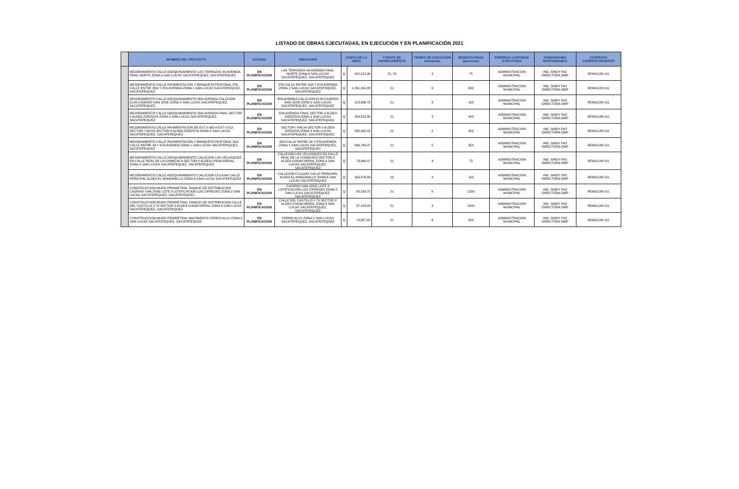LISTADO DE OBRAS EJECUTADAS, EN EJECUCIÓN Y EN PLANIFICACIÓN 2021
| | NOMBRE DEL PROYECTO | ESTADO | UBICACIÓN | COSTO DE LA OBRA | | FUENTE DE FINANCIAMIENTO | TIEMPO DE EJECUCIÓN (semanas) | BENEFICIARIOS (personas) | EMPRESA O ENTIDAD EJECUTORA | FUNCIONARIO RESPONSABLE | CONTRATO CORRESPONDIENTE |
| --- | --- | --- | --- | --- | --- | --- | --- | --- | --- | --- | --- |
| | MEJORAMIENTO CALLE ADOQUINAMIENTO LAS TERRAZAS 4A AVENIDA FINAL NORTE ZONA 6 SAN LUCAS SACATEPEQUEZ, SACATEPEQUEZ | EN PLANIFICACION | LAS TERRAZAS 4A AVENIDA FINAL NORTE ZONA 6 SAN LUCAS SACATEPEQUEZ, SACATEPEQUEZ | Q | 242,212.98 | 21, 29 | 4 | 75 | ADMINISTRACION MUNICIPAL | ING. SINDY PAZ DIRECTORA DMP | RENGLON 011 |
| | MEJORAMIENTO CALLE PAVIMENTACION Y BANQUETA PEATONAL 5TA CALLE ENTRE 2DA Y 6TA AVENIDA ZONA 1 SAN LUCAS SACATEPEQUEZ, SACATEPEQUEZ | EN PLANIFICACION | 5TA CALLE ENTRE 2DA Y 6TA AVENIDA ZONA 1 SAN LUCAS SACATEPEQUEZ, SACATEPEQUEZ | Q | 1,391,342.88 | 21 | 6 | 500 | ADMINISTRACION MUNICIPAL | ING. SINDY PAZ DIRECTORA DMP | RENGLON 011 |
| | MEJORAMIENTO CALLE ADOQUINAMIENTO 3RA AVENIDA CALLEJON ELIM CASERIO SAN JOSE ZONA 2 SAN LUCAS SACATEPEQUEZ, SACATEPEQUEZ | EN PLANIFICACION | 3RA AVENIDA CALLEJON ELIM CASERIO SAN JOSE ZONA 2 SAN LUCAS SACATEPEQUEZ, SACATEPEQUEZ | Q | 218,306.78 | 21 | 3 | 150 | ADMINISTRACION MUNICIPAL | ING. SINDY PAZ DIRECTORA DMP | RENGLON 011 |
| | MEJORAMIENTO CALLE ADOQUINAMIENTO 2DA AVENIDA FINAL SECTOR II ALDEA ZORZOYA ZONA 3 SAN LUCAS SACATEPEQUEZ, SACATEPEQUEZ | EN PLANIFICACION | 2DA AVENIDA FINAL SECTOR II ALDEA ZORZOYA ZONA 3 SAN LUCAS SACATEPEQUEZ, SACATEPEQUEZ | Q | 259,923.38 | 21 | 3 | 450 | ADMINISTRACION MUNICIPAL | ING. SINDY PAZ DIRECTORA DMP | RENGLON 011 |
| | MEJORAMIENTO CALLE PAVIMENTACION DE EST 0 685 A EST 0 813 SECTOR I HACIA SECTOR II ALDEA ZORZOYA ZONA 3 SAN LUCAS SACATEPEQUEZ, SACATEPEQUEZ | EN PLANIFICACION | SECTOR I HACIA SECTOR II ALDEA ZORZOYA ZONA 3 SAN LUCAS SACATEPEQUEZ, SACATEPEQUEZ | Q | 535,332.29 | 21 | 2 | 450 | ADMINISTRACION MUNICIPAL | ING. SINDY PAZ DIRECTORA DMP | RENGLON 011 |
| | MEJORAMIENTO CALLE PAVIMENTACION Y BANQUETA PEATONAL 2DA CALLE ENTRE 3A Y 6TA AVENIDA ZONA 1 SAN LUCAS SACATEPEQUEZ, SACATEPEQUEZ | EN PLANIFICACION | 2DA CALLE ENTRE 3A Y 6TA AVENIDA ZONA 1 SAN LUCAS SACATEPEQUEZ, SACATEPEQUEZ | Q | 896,769.47 | 21 | 5 | 350 | ADMINISTRACION MUNICIPAL | ING. SINDY PAZ DIRECTORA DMP | RENGLON 011 |
| | MEJORAMIENTO CALLE ADOQUINAMIENTO CALLEJON LOS VELASQUEZ EN CALLE REAL DE LA CHANCACA SECTOR II ALDEA CHOACORRAL ZONA 4 SAN LUCAS SACATEPEQUEZ, SACATEPEQUEZ | EN PLANIFICACION | CALLEJON LOS VELASQUEZ EN CALLE REAL DE LA CHANCACA SECTOR II ALDEA CHOACORRAL ZONA 4 SAN LUCAS SACATEPEQUEZ, SACATEPEQUEZ | Q | 78,966.47 | 21 | 4 | 75 | ADMINISTRACION MUNICIPAL | ING. SINDY PAZ DIRECTORA DMP | RENGLON 011 |
| | MEJORAMIENTO CALLE ADOQUINAMIENTO CALLEJON CULAJAY CALLE PRINCIPAL ALDEA EL MANZANILLO ZONA 6 SAN LUCAS SACATEPEQUEZ | EN PLANIFICACION | CALLEJON CULAJAY CALLE PRINCIPAL ALDEA EL MANZANILLO ZONA 6 SAN LUCAS SACATEPEQUEZ | Q | 168,376.89 | 29 | 4 | 100 | ADMINISTRACION MUNICIPAL | ING. SINDY PAZ DIRECTORA DMP | RENGLON 011 |
| | CONSTRUCCION MURO PERIMETRAL TANQUE DE DISTRIBUCION CASERIO SAN JOSE LOTE 3 LOTIFICACION LOS CIPRESES ZONA 2 SAN LUCAS SACATEPEQUEZ, SACATEPEQUEZ | EN PLANIFICACION | CASERIO SAN JOSE LOTE 3 LOTIFICACION LOS CIPRESES ZONA 2 SAN LUCAS SACATEPEQUEZ, SACATEPEQUEZ | Q | 95,333.75 | 21 | 6 | 1200 | ADMINISTRACION MUNICIPAL | ING. SINDY PAZ DIRECTORA DMP | RENGLON 011 |
| | CONSTRUCCION MURO PERIMETRAL TANQUE DE DISTRIBUCION CALLE DEL CASTILLO 0 79 SECTOR II ALDEA CHOACORRAL ZONA 4 SAN LUCAS SACATEPEQUEZ, SACATEPEQUEZ | EN PLANIFICACION | CALLE DEL CASTILLO 0 79 SECTOR II ALDEA CHOACORRAL ZONA 4 SAN LUCAS SACATEPEQUEZ, SACATEPEQUEZ | Q | 37,193.00 | 21 | 3 | 1500 | ADMINISTRACION MUNICIPAL | ING. SINDY PAZ DIRECTORA DMP | RENGLON 011 |
| | CONSTRUCCION MURO PERIMETRAL NACIMIENTO CERRO ALUX ZONA 5 SAN LUCAS SACATEPEQUEZ, SACATEPEQUEZ | EN PLANIFICACION | CERRO ALUX ZONA 5 SAN LUCAS SACATEPEQUEZ, SACATEPEQUEZ | Q | 73,857.00 | 21 | 6 | 500 | ADMINISTRACION MUNICIPAL | ING. SINDY PAZ DIRECTORA DMP | RENGLON 011 |